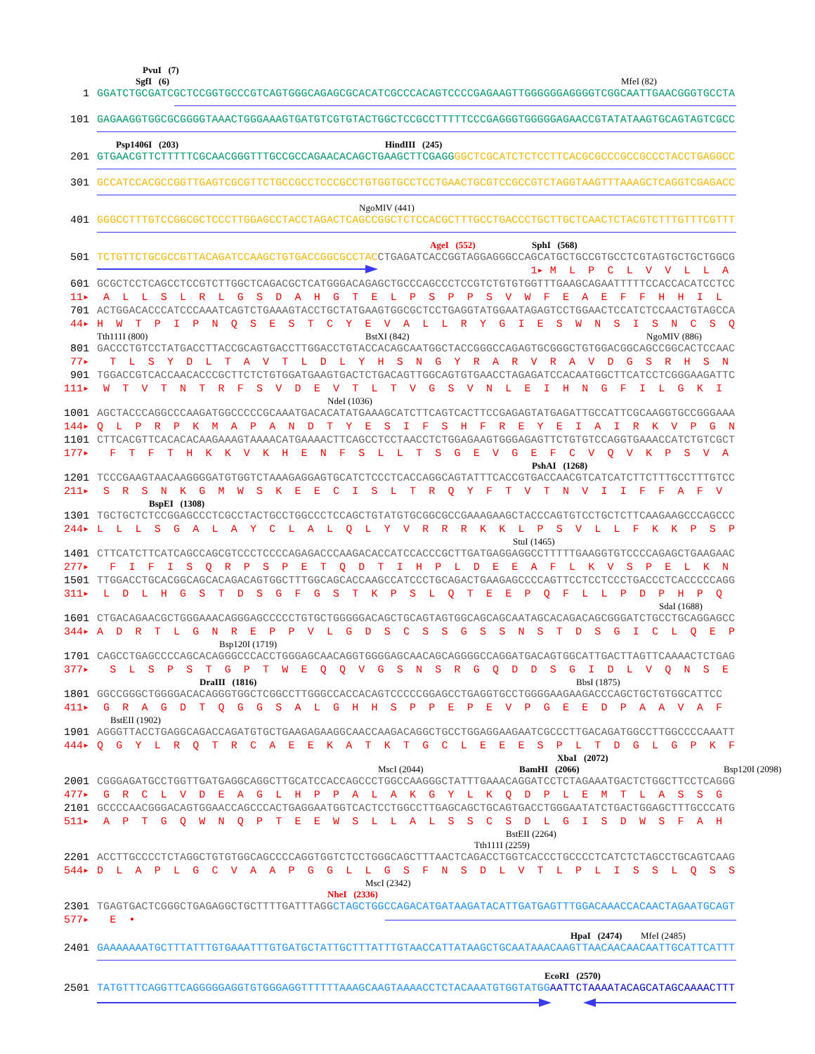PvuI (7)
SgfI (6) MfeI (82)
1 GGATCTGCGATCGCTCCGGTGCCCGTCAGTGGGCAGAGCGCACATCGCCCACAGTCCCCGAGAAGTTGGGGGGAGGGGTCGGCAATTGAACGGGTGCCTA
101 GAGAAGGTGGCGCGGGGTAAACTGGGAAAGTGATGTCGTGTACTGGCTCCGCCTTTTTCCCGAGGGTGGGGGAGAACCGTATATAAGTGCAGTAGTCGCC
Psp1406I (203) HindIII (245)
201 GTGAACGTTCTTTTTCGCAACGGGTTTGCCGCCAGAACACAGCTGAAGCTTCGAGG GGCTCGCATCTCTCCTTCACGCGCCCGCCGCCCTACCTGAGGCC
301 GCCATCCACGCCGGTTGAGTCGCGTTCTGCCGCCTCCCGCCTGTGGTGCCTCCTGAACTGCGTCCGCCGTCTAGGTAAGTTTAAAGCTCAGGTCGAGACC
NgoMIV (441)
401 GGGCCTTTGTCCGGCGCTCCCTTGGAGCCTACCTAGACTCAGCCGGCTCTCCACGCTTTGCCTGACCCTGCTTGCTCAACTCTACGTCTTTGTTTCGTTT
AgeI (552) SphI (568)
501 TCTGTTCTGCGCCGTTACAGATCCAAGCTGTGACCGGCGCCTAC CTGAGATCACCGGTAGGAGGGCCAGCATGCTGCCGTGCCTCGTAGTGCTGCTGGCG
1▸ M L P C L V V L L A
601 GCGCTCCTCAGCCTCCGTCTTGGCTCAGACGCTCATGGGACAGAGCTGCCCAGCCCTCCGTCTGTGTGGTTTGAAGCAGAATTTTTCCACCACATCCTCC
11▸ A L L S L R L G S D A H G T E L P S P P S V W F E A E F F H H I L
701 ACTGGACACCCATCCCAAATCAGTCTGAAAGTACCTGCTATGAAGTGGCGCTCCTGAGGTATGGAATAGAGTCCTGGAACTCCATCTCCAACTGTAGCCA
44▸ H W T P I P N Q S E S T C Y E V A L L R Y G I E S W N S I S N C S Q
Tth111I (800) BstXI (842) NgoMIV (886)
801 GACCCTGTCCTATGACCTTACCGCAGTGACCTTGGACCTGTACCACAGCAATGGCTACCGGGCCAGAGTGCGGGCTGTGGACGGCAGCCGGCACTCCAAC
77▸ T L S Y D L T A V T L D L Y H S N G Y R A R V R A V D G S R H S N
901 TGGACCGTCACCAACACCCGCTTCTCTGTGGATGAAGTGACTCTGACAGTTGGCAGTGTGAACCTAGAGATCCACAATGGCTTCATCCTCGGGAAGATTC
111▸ W T V T N T R F S V D E V T L T V G S V N L E I H N G F I L G K I
NdeI (1036)
1001 AGCTACCCAGGCCCAAGATGGCCCCCGCAAATGACACATATGAAAGCATCTTCAGTCACTTCCGAGAGTATGAGATTGCCATTCGCAAGGTGCCGGGAAA
144▸ Q L P R P K M A P A N D T Y E S I F S H F R E Y E I A I R K V P G N
1101 CTTCACGTTCACACACAAGAAAGTAAAACATGAAAACTTCAGCCTCCTAACCTCTGGAGAAGTGGGAGAGTTCTGTGTCCAGGTGAAACCATCTGTCGCT
177▸ F T F T H K K V K H E N F S L L T S G E V G E F C V Q V K P S V A
PshAI (1268)
1201 TCCCGAAGTAACAAGGGGATGTGGTCTAAAGAGGAGTGCATCTCCCTCACCAGGCAGTATTTCACCGTGACCAACGTCATCATCTTCTTTGCCTTTGTCC
211▸ S R S N K G M W S K E E C I S L T R Q Y F T V T N V I I F F A F V
BspEI (1308)
1301 TGCTGCTCTCCGGAGCCCTCGCCTACTGCCTGGCCCTCCAGCTGTATGTGCGGCGCCGAAAGAAGCTACCCAGTGTCCTGCTCTTCAAGAAGCCCAGCCC
244▸ L L L S G A L A Y C L A L Q L Y V R R R K K L P S V L L F K K P S P
StuI (1465)
1401 CTTCATCTTCATCAGCCAGCGTCCCTCCCCAGAGACCCAAGACACCATCCACCCGCTTGATGAGGAGGCCTTTTTGAAGGTGTCCCCAGAGCTGAAGAAC
277▸ F I F I S Q R P S P E T Q D T I H P L D E E A F L K V S P E L K N
1501 TTGGACCTGCACGGCAGCACAGACAGTGGCTTTGGCAGCACCAAGCCATCCCTGCAGACTGAAGAGCCCCAGTTCCTCCTCCCTGACCCTCACCCCCAGG
311▸ L D L H G S T D S G F G S T K P S L Q T E E P Q F L L P D P H P Q
SdaI (1688)
1601 CTGACAGAACGCTGGGAAACAGGGAGCCCCCTGTGCTGGGGGACAGCTGCAGTAGTGGCAGCAGCAATAGCACAGACAGCGGGATCTGCCTGCAGGAGCC
344▸ A D R T L G N R E P P V L G D S C S S G S S N S T D S G I C L Q E P
Bsp120I (1719)
1701 CAGCCTGAGCCCCAGCACAGGGCCCACCTGGGAGCAACAGGTGGGGAGCAACAGCAGGGGCCAGGATGACAGTGGCATTGACTTAGTTCAAAACTCTGAG
377▸ S L S P S T G P T W E Q Q V G S N S R G Q D D S G I D L V Q N S E
DraIII (1816) BbsI (1875)
1801 GGCCGGGCTGGGGACACAGGGTGGCTCGGCCTTGGGCCACCACAGTCCCCCGGAGCCTGAGGTGCCTGGGGAAGAAGACCCAGCTGCTGTGGCATTCC
411▸ G R A G D T Q G G S A L G H H S P P E P E V P G E E D P A A V A F
BstEII (1902)
1901 AGGGTTACCTGAGGCAGACCAGATGTGCTGAAGAGAAGGCAACCAAGACAGGCTGCCTGGAGGAAGAATCGCCCTTGACAGATGGCCTTGGCCCCAAATT
444▸ Q G Y L R Q T R C A E E K A T K T G C L E E E S P L T D G L G P K F
XbaI (2072)
MscI (2044) BamHI (2066) Bsp120I (2098)
2001 CGGGAGATGCCTGGTTGATGAGGCAGGCTTGCATCCACCAGCCCTGGCCAAGGGCTATTTGAAACAGGATCCTCTAGAAATGACTCTGGCTTCCTCAGGG
477▸ G R C L V D E A G L H P P A L A K G Y L K Q D P L E M T L A S S G
2101 GCCCCAACGGGACAGTGGAACCAGCCCACTGAGGAATGGTCACTCCTGGCCTTGAGCAGCTGCAGTGACCTGGGAATATCTGACTGGAGCTTTGCCCATG
511▸ A P T G Q W N Q P T E E W S L L A L S S C S D L G I S D W S F A H
BstEII (2264)
Tth111I (2259)
2201 ACCTTGCCCCTCTAGGCTGTGTGGCAGCCCCAGGTGGTCTCCTGGGCAGCTTTAACTCAGACCTGGTCACCCTGCCCCTCATCTCTAGCCTGCAGTCAAG
544▸ D L A P L G C V A A P G G L L G S F N S D L V T L P L I S S L Q S S
MscI (2342)
NheI (2336)
2301 TGAGTGACTCGGGCTGAGAGGCTGCTTTTGATTTAGG CTAGCTGGCCAGACATGATAAGATACATTGATGAGTTTGGACAAACCACAACTAGAATGCAGT
577▸ E •
HpaI (2474) MfeI (2485)
2401 GAAAAAAATGCTTTATTTGTGAAATTTGTGATGCTATTGCTTTATTTGTAACCATTATAAGCTGCAATAAACAAGTTAACAACAACAATTGCATTCATTT
EcoRI (2570)
2501 TATGTTTCAGGTTCAGGGGGAGGTGTGGGAGGTTTTTTAAAGCAAGTAAAACCTCTACAAATGTGGTATGG AATTCTAAAATACAGCATAGCAAAACTTT